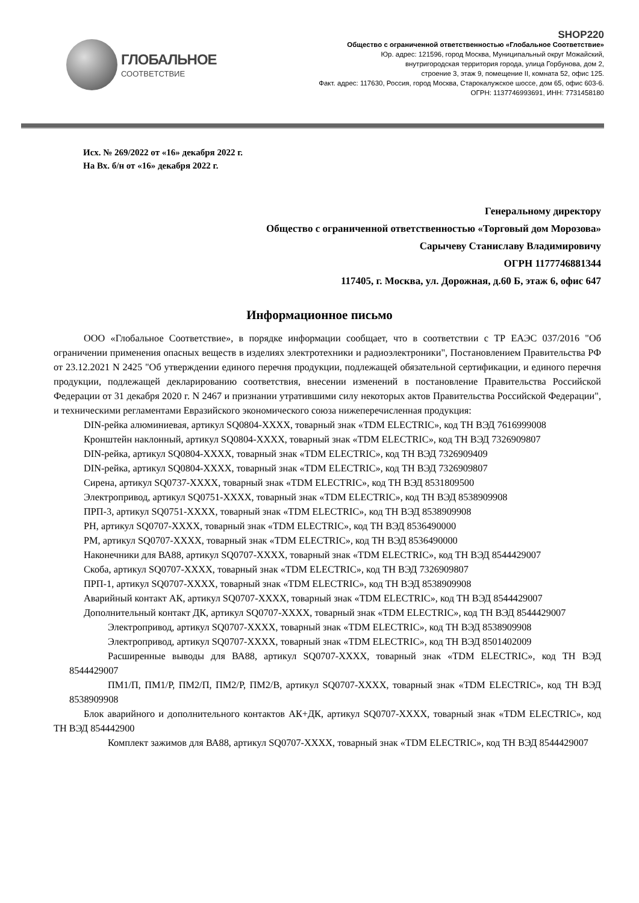ГЛОБАЛЬНОЕ
СООТВЕТСТВИЕ
SHOP220
Общество с ограниченной ответственностью «Глобальное Соответствие»
Юр. адрес: 121596, город Москва, Муниципальный округ Можайский,
внутригородская территория города, улица Горбунова, дом 2,
строение 3, этаж 9, помещение II, комната 52, офис 125.
Факт. адрес: 117630, Россия, город Москва, Старокалужское шоссе, дом 65, офис 603-6.
ОГРН: 1137746993691, ИНН: 7731458180
Исх. № 269/2022 от «16» декабря 2022 г.
На Вх. б/н от «16» декабря 2022 г.
Генеральному директору
Общество с ограниченной ответственностью «Торговый дом Морозова»
Сарычеву Станиславу Владимировичу
ОГРН 1177746881344
117405, г. Москва, ул. Дорожная, д.60 Б, этаж 6, офис 647
Информационное письмо
ООО «Глобальное Соответствие», в порядке информации сообщает, что в соответствии с ТР ЕАЭС 037/2016 "Об ограничении применения опасных веществ в изделиях электротехники и радиоэлектроники", Постановлением Правительства РФ от 23.12.2021 N 2425 "Об утверждении единого перечня продукции, подлежащей обязательной сертификации, и единого перечня продукции, подлежащей декларированию соответствия, внесении изменений в постановление Правительства Российской Федерации от 31 декабря 2020 г. N 2467 и признании утратившими силу некоторых актов Правительства Российской Федерации", и техническими регламентами Евразийского экономического союза нижеперечисленная продукция:
DIN-рейка алюминиевая, артикул SQ0804-XXXX, товарный знак «TDM ELECTRIC», код ТН ВЭД 7616999008
Кронштейн наклонный, артикул SQ0804-XXXX, товарный знак «TDM ELECTRIC», код ТН ВЭД 7326909807
DIN-рейка, артикул SQ0804-XXXX, товарный знак «TDM ELECTRIC», код ТН ВЭД 7326909409
DIN-рейка, артикул SQ0804-XXXX, товарный знак «TDM ELECTRIC», код ТН ВЭД 7326909807
Сирена, артикул SQ0737-XXXX, товарный знак «TDM ELECTRIC», код ТН ВЭД 8531809500
Электропривод, артикул SQ0751-XXXX, товарный знак «TDM ELECTRIC», код ТН ВЭД 8538909908
ПРП-3, артикул SQ0751-XXXX, товарный знак «TDM ELECTRIC», код ТН ВЭД 8538909908
РН, артикул SQ0707-XXXX, товарный знак «TDM ELECTRIC», код ТН ВЭД 8536490000
РМ, артикул SQ0707-XXXX, товарный знак «TDM ELECTRIC», код ТН ВЭД 8536490000
Наконечники для ВА88, артикул SQ0707-XXXX, товарный знак «TDM ELECTRIC», код ТН ВЭД 8544429007
Скоба, артикул SQ0707-XXXX, товарный знак «TDM ELECTRIC», код ТН ВЭД 7326909807
ПРП-1, артикул SQ0707-XXXX, товарный знак «TDM ELECTRIC», код ТН ВЭД 8538909908
Аварийный контакт АК, артикул SQ0707-XXXX, товарный знак «TDM ELECTRIC», код ТН ВЭД 8544429007
Дополнительный контакт ДК, артикул SQ0707-XXXX, товарный знак «TDM ELECTRIC», код ТН ВЭД 8544429007
Электропривод, артикул SQ0707-XXXX, товарный знак «TDM ELECTRIC», код ТН ВЭД 8538909908
Электропривод, артикул SQ0707-XXXX, товарный знак «TDM ELECTRIC», код ТН ВЭД 8501402009
Расширенные выводы для ВА88, артикул SQ0707-XXXX, товарный знак «TDM ELECTRIC», код ТН ВЭД 8544429007
ПМ1/П, ПМ1/Р, ПМ2/П, ПМ2/Р, ПМ2/В, артикул SQ0707-XXXX, товарный знак «TDM ELECTRIC», код ТН ВЭД 8538909908
Блок аварийного и дополнительного контактов АК+ДК, артикул SQ0707-XXXX, товарный знак «TDM ELECTRIC», код ТН ВЭД 854442900
Комплект зажимов для ВА88, артикул SQ0707-XXXX, товарный знак «TDM ELECTRIC», код ТН ВЭД 8544429007